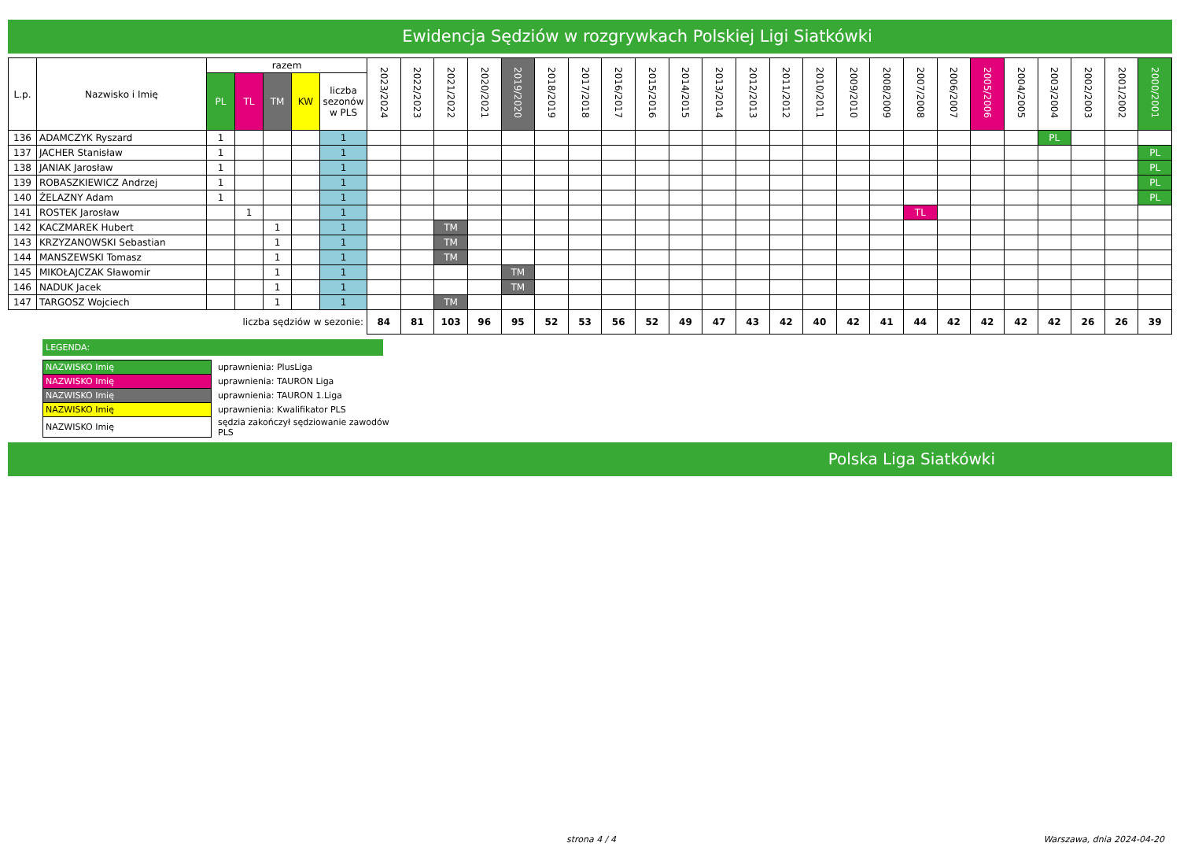Ewidencja Sędziów w rozgrywkach Polskiej Ligi Siatkówki
| L.p. | Nazwisko i Imię | razem | | | | | 2023/2024 | 2022/2023 | 2021/2022 | 2020/2021 | 2019/2020 | 2018/2019 | 2017/2018 | 2016/2017 | 2015/2016 | 2014/2015 | 2013/2014 | 2012/2013 | 2011/2012 | 2010/2011 | 2009/2010 | 2008/2009 | 2007/2008 | 2006/2007 | 2005/2006 | 2004/2005 | 2003/2004 | 2002/2003 | 2001/2002 | 2000/2001 |
| --- | --- | --- | --- | --- | --- | --- | --- | --- | --- | --- | --- | --- | --- | --- | --- | --- | --- | --- | --- | --- | --- | --- | --- | --- | --- | --- | --- | --- | --- | --- |
| | | PL | TL | TM | KW | liczba sezonów w PLS | | | | | | | | | | | | | | | | | | | | | | | | |
| 136 | ADAMCZYK Ryszard | 1 | | | | 1 | | | | | | | | | | | | | | | | | | | | | PL | | | |
| 137 | JACHER Stanisław | 1 | | | | 1 | | | | | | | | | | | | | | | | | | | | | | | | PL |
| 138 | JANIAK Jarosław | 1 | | | | 1 | | | | | | | | | | | | | | | | | | | | | | | | PL |
| 139 | ROBASZKIEWICZ Andrzej | 1 | | | | 1 | | | | | | | | | | | | | | | | | | | | | | | | PL |
| 140 | ŻELAZNY Adam | 1 | | | | 1 | | | | | | | | | | | | | | | | | | | | | | | | PL |
| 141 | ROSTEK Jarosław | | 1 | | | 1 | | | | | | | | | | | | | | | | | TL | | | | | | | |
| 142 | KACZMAREK Hubert | | | 1 | | 1 | | | TM | | | | | | | | | | | | | | | | | | | | | |
| 143 | KRZYZANOWSKI Sebastian | | | 1 | | 1 | | | TM | | | | | | | | | | | | | | | | | | | | | |
| 144 | MANSZEWSKI Tomasz | | | 1 | | 1 | | | TM | | | | | | | | | | | | | | | | | | | | | |
| 145 | MIKOŁAJCZAK Sławomir | | | 1 | | 1 | | | | | TM | | | | | | | | | | | | | | | | | | | |
| 146 | NADUK Jacek | | | 1 | | 1 | | | | | TM | | | | | | | | | | | | | | | | | | | |
| 147 | TARGOSZ Wojciech | | | 1 | | 1 | | | TM | | | | | | | | | | | | | | | | | | | | | |
| liczba sędziów w sezonie: | | | | | | | 84 | 81 | 103 | 96 | 95 | 52 | 53 | 56 | 52 | 49 | 47 | 43 | 42 | 40 | 42 | 41 | 44 | 42 | 42 | 42 | 42 | 26 | 26 | 39 |
LEGENDA:
| NAZWISKO Imię | uprawnienia: PlusLiga |
| NAZWISKO Imię | uprawnienia: TAURON Liga |
| NAZWISKO Imię | uprawnienia: TAURON 1.Liga |
| NAZWISKO Imię | uprawnienia: Kwalifikator PLS |
| NAZWISKO Imię | sędzia zakończył sędziowanie zawodów PLS |
Polska Liga Siatkówki
strona 4 / 4 Warszawa, dnia 2024-04-20